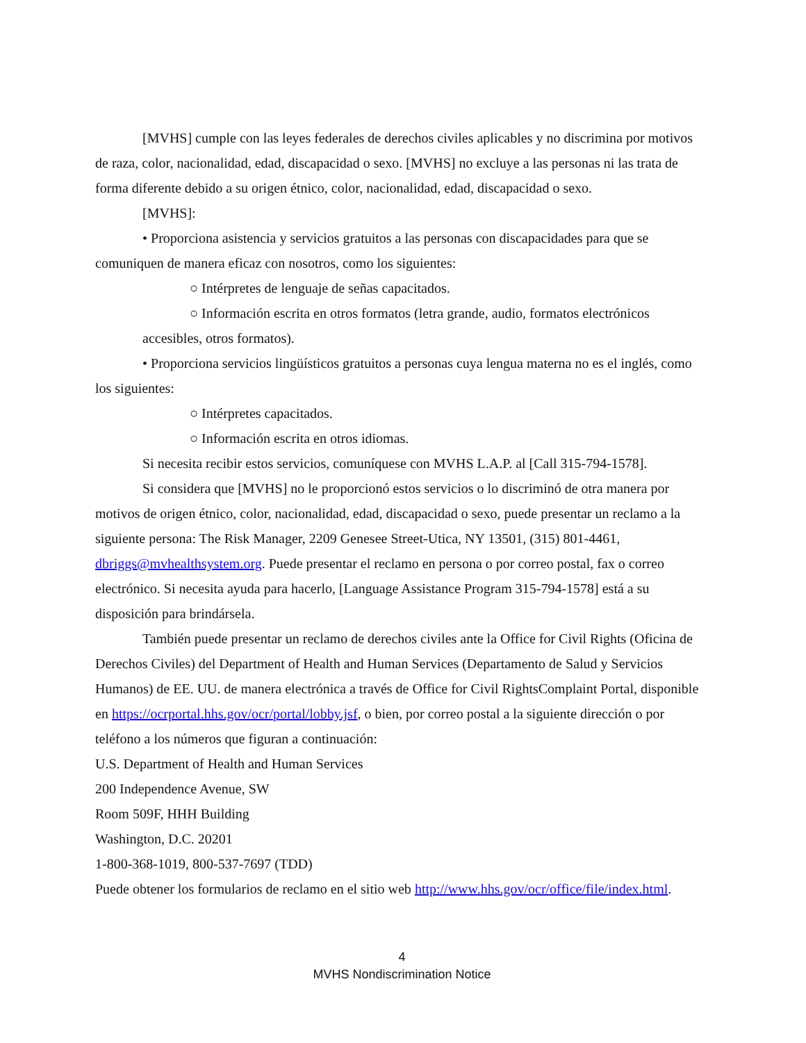[MVHS] cumple con las leyes federales de derechos civiles aplicables y no discrimina por motivos de raza, color, nacionalidad, edad, discapacidad o sexo. [MVHS] no excluye a las personas ni las trata de forma diferente debido a su origen étnico, color, nacionalidad, edad, discapacidad o sexo.
[MVHS]:
• Proporciona asistencia y servicios gratuitos a las personas con discapacidades para que se comuniquen de manera eficaz con nosotros, como los siguientes:
○ Intérpretes de lenguaje de señas capacitados.
○ Información escrita en otros formatos (letra grande, audio, formatos electrónicos accesibles, otros formatos).
• Proporciona servicios lingüísticos gratuitos a personas cuya lengua materna no es el inglés, como los siguientes:
○ Intérpretes capacitados.
○ Información escrita en otros idiomas.
Si necesita recibir estos servicios, comuníquese con MVHS L.A.P. al [Call 315-794-1578].
Si considera que [MVHS] no le proporcionó estos servicios o lo discriminó de otra manera por motivos de origen étnico, color, nacionalidad, edad, discapacidad o sexo, puede presentar un reclamo a la siguiente persona: The Risk Manager, 2209 Genesee Street-Utica, NY 13501, (315) 801-4461, dbriggs@mvhealthsystem.org. Puede presentar el reclamo en persona o por correo postal, fax o correo electrónico. Si necesita ayuda para hacerlo, [Language Assistance Program 315-794-1578] está a su disposición para brindársela.
También puede presentar un reclamo de derechos civiles ante la Office for Civil Rights (Oficina de Derechos Civiles) del Department of Health and Human Services (Departamento de Salud y Servicios Humanos) de EE. UU. de manera electrónica a través de Office for Civil RightsComplaint Portal, disponible en https://ocrportal.hhs.gov/ocr/portal/lobby.jsf, o bien, por correo postal a la siguiente dirección o por teléfono a los números que figuran a continuación:
U.S. Department of Health and Human Services
200 Independence Avenue, SW
Room 509F, HHH Building
Washington, D.C. 20201
1-800-368-1019, 800-537-7697 (TDD)
Puede obtener los formularios de reclamo en el sitio web http://www.hhs.gov/ocr/office/file/index.html.
4
MVHS Nondiscrimination Notice